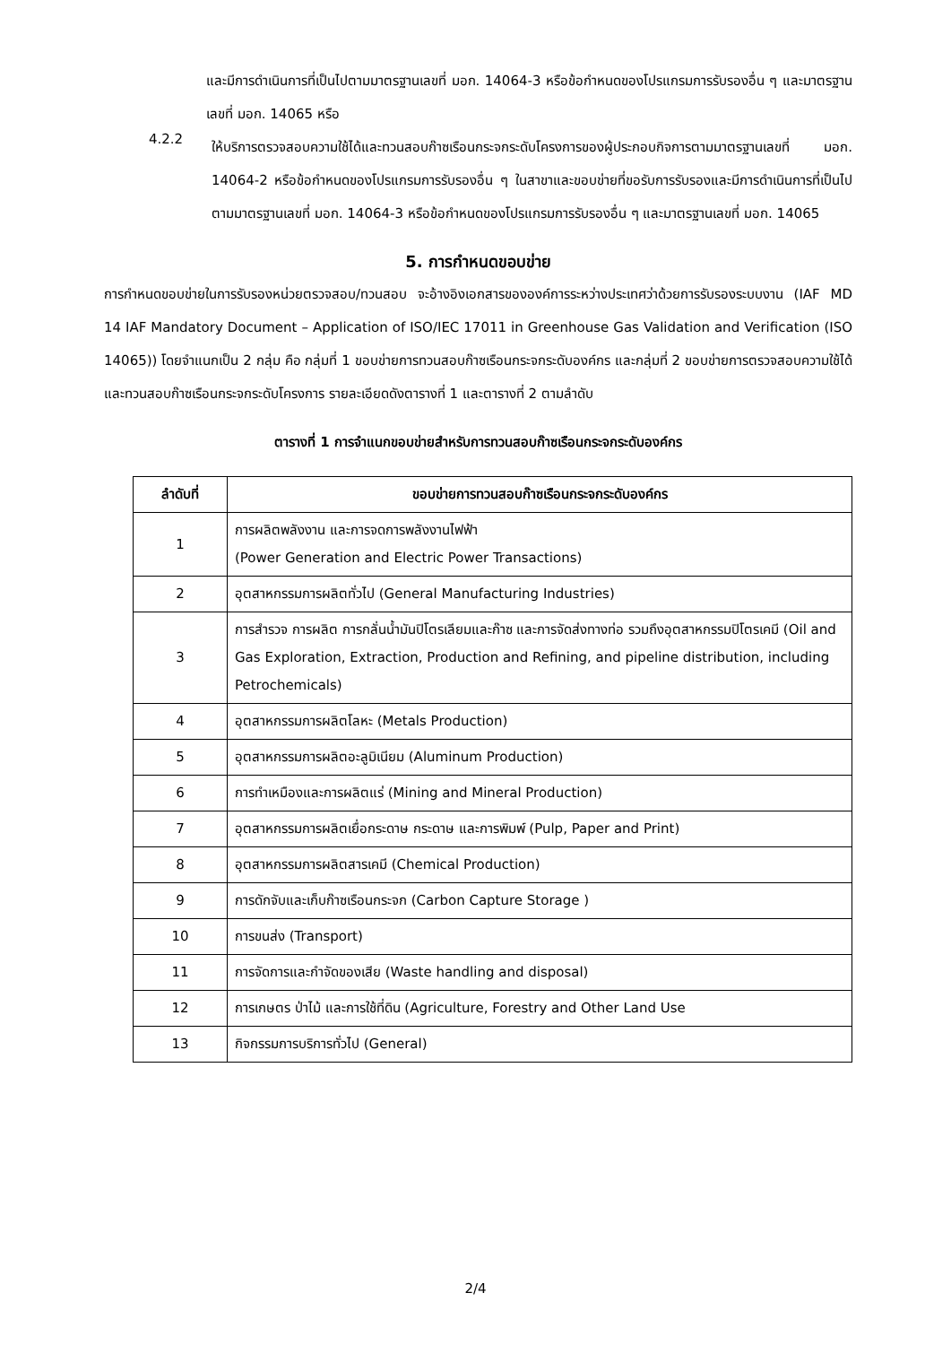และมีการดำเนินการที่เป็นไปตามมาตรฐานเลขที่ มอก. 14064-3 หรือข้อกำหนดของโปรแกรมการรับรองอื่น ๆ และมาตรฐานเลขที่ มอก. 14065 หรือ
4.2.2
ให้บริการตรวจสอบความใช้ได้และทวนสอบก๊าซเรือนกระจกระดับโครงการของผู้ประกอบกิจการตามมาตรฐานเลขที่ มอก. 14064-2 หรือข้อกำหนดของโปรแกรมการรับรองอื่น ๆ ในสาขาและขอบข่ายที่ขอรับการรับรองและมีการดำเนินการที่เป็นไปตามมาตรฐานเลขที่ มอก. 14064-3 หรือข้อกำหนดของโปรแกรมการรับรองอื่น ๆ และมาตรฐานเลขที่ มอก. 14065
5. การกำหนดขอบข่าย
การกำหนดขอบข่ายในการรับรองหน่วยตรวจสอบ/ทวนสอบ จะอ้างอิงเอกสารขององค์การระหว่างประเทศว่าด้วยการรับรองระบบงาน (IAF MD 14 IAF Mandatory Document – Application of ISO/IEC 17011 in Greenhouse Gas Validation and Verification (ISO 14065)) โดยจำแนกเป็น 2 กลุ่ม คือ กลุ่มที่ 1 ขอบข่ายการทวนสอบก๊าซเรือนกระจกระดับองค์กร และกลุ่มที่ 2 ขอบข่ายการตรวจสอบความใช้ได้และทวนสอบก๊าซเรือนกระจกระดับโครงการ รายละเอียดดังตารางที่ 1 และตารางที่ 2 ตามลำดับ
ตารางที่ 1 การจำแนกขอบข่ายสำหรับการทวนสอบก๊าซเรือนกระจกระดับองค์กร
| ลำดับที่ | ขอบข่ายการทวนสอบก๊าซเรือนกระจกระดับองค์กร |
| --- | --- |
| 1 | การผลิตพลังงาน และการจดการพลังงานไฟฟ้า (Power Generation and Electric Power Transactions) |
| 2 | อุตสาหกรรมการผลิตทั่วไป (General Manufacturing Industries) |
| 3 | การสำรวจ การผลิต การกลั่นน้ำมันปิโตรเลียมและก๊าซ และการจัดส่งทางท่อ รวมถึงอุตสาหกรรมปิโตรเคมี (Oil and Gas Exploration, Extraction, Production and Refining, and pipeline distribution, including Petrochemicals) |
| 4 | อุตสาหกรรมการผลิตโลหะ (Metals Production) |
| 5 | อุตสาหกรรมการผลิตอะลูมิเนียม (Aluminum Production) |
| 6 | การทำเหมืองและการผลิตแร่ (Mining and Mineral Production) |
| 7 | อุตสาหกรรมการผลิตเยื่อกระดาษ กระดาษ และการพิมพ์ (Pulp, Paper and Print) |
| 8 | อุตสาหกรรมการผลิตสารเคมี (Chemical Production) |
| 9 | การดักจับและเก็บก๊าซเรือนกระจก (Carbon Capture Storage ) |
| 10 | การขนส่ง (Transport) |
| 11 | การจัดการและกำจัดของเสีย (Waste handling and disposal) |
| 12 | การเกษตร ป่าไม้ และการใช้ที่ดิน (Agriculture, Forestry and Other Land Use |
| 13 | กิจกรรมการบริการทั่วไป (General) |
2/4